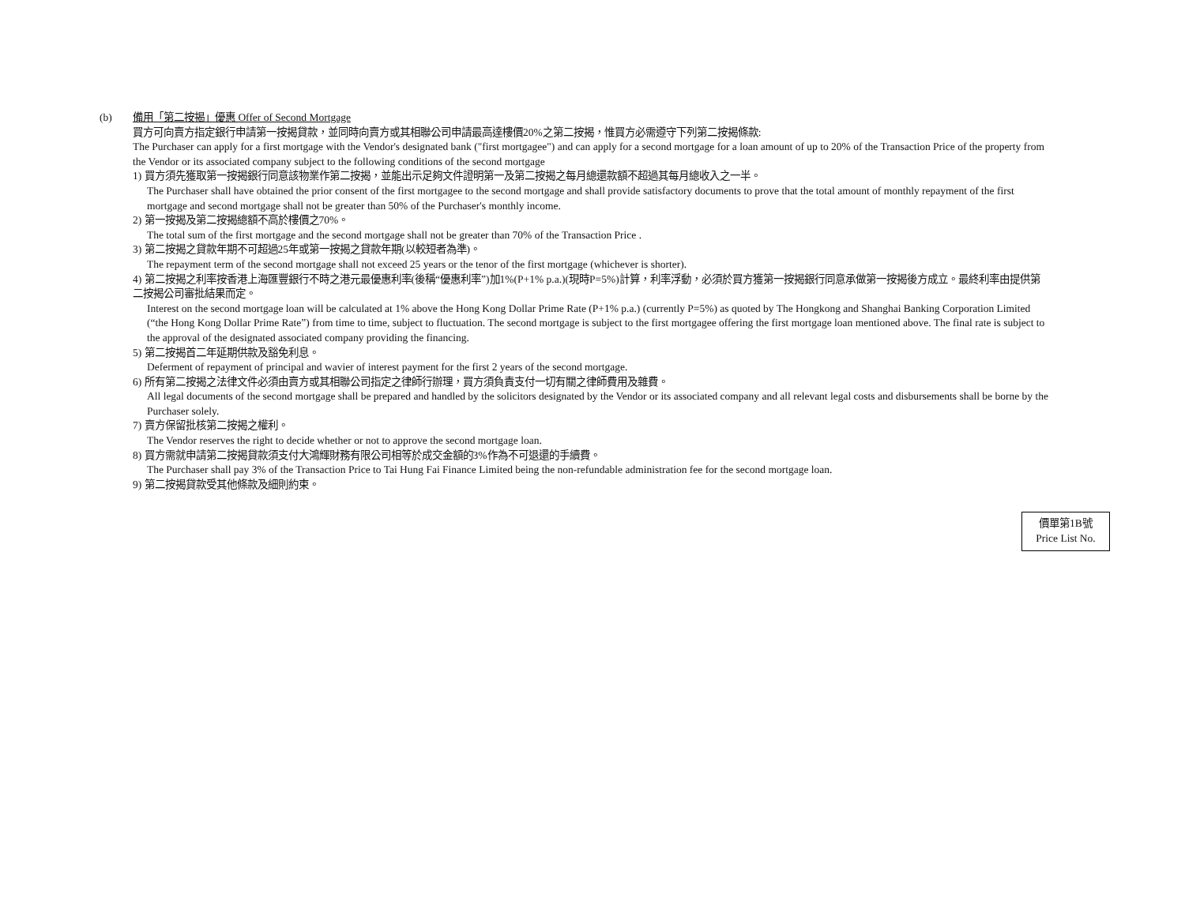(b) 備用「第二按揭」優惠 Offer of Second Mortgage
買方可向賣方指定銀行申請第一按揭貸款，並同時向賣方或其相聯公司申請最高達樓價20%之第二按揭，惟買方必需遵守下列第二按揭條款:
The Purchaser can apply for a first mortgage with the Vendor's designated bank ("first mortgagee") and can apply for a second mortgage for a loan amount of up to 20% of the Transaction Price of the property from the Vendor or its associated company subject to the following conditions of the second mortgage
1) 買方須先獲取第一按揭銀行同意該物業作第二按揭，並能出示足夠文件證明第一及第二按揭之每月總還款額不超過其每月總收入之一半。
The Purchaser shall have obtained the prior consent of the first mortgagee to the second mortgage and shall provide satisfactory documents to prove that the total amount of monthly repayment of the first mortgage and second mortgage shall not be greater than 50% of the Purchaser's monthly income.
2) 第一按揭及第二按揭總額不高於樓價之70%。
The total sum of the first mortgage and the second mortgage shall not be greater than 70% of the Transaction Price .
3) 第二按揭之貸款年期不可超過25年或第一按揭之貸款年期(以較短者為準)。
The repayment term of the second mortgage shall not exceed 25 years or the tenor of the first mortgage (whichever is shorter).
4) 第二按揭之利率按香港上海匯豐銀行不時之港元最優惠利率(後稱“優惠利率”)加1%(P+1% p.a.)(現時P=5%)計算，利率浮動，必須於買方獲第一按揭銀行同意承做第一按揭後方成立。最終利率由提供第二按揭公司審批結果而定。
Interest on the second mortgage loan will be calculated at 1% above the Hong Kong Dollar Prime Rate (P+1% p.a.) (currently P=5%) as quoted by The Hongkong and Shanghai Banking Corporation Limited (“the Hong Kong Dollar Prime Rate”) from time to time, subject to fluctuation. The second mortgage is subject to the first mortgagee offering the first mortgage loan mentioned above. The final rate is subject to the approval of the designated associated company providing the financing.
5) 第二按揭首二年延期供款及豁免利息。
Deferment of repayment of principal and wavier of interest payment for the first 2 years of the second mortgage.
6) 所有第二按揭之法律文件必須由賣方或其相聯公司指定之律師行辦理，買方須負責支付一切有關之律師費用及雜費。
All legal documents of the second mortgage shall be prepared and handled by the solicitors designated by the Vendor or its associated company and all relevant legal costs and disbursements shall be borne by the Purchaser solely.
7) 賣方保留批核第二按揭之權利。
The Vendor reserves the right to decide whether or not to approve the second mortgage loan.
8) 買方需就申請第二按揭貸款須支付大鴻輝財務有限公司相等於成交金額的3%作為不可退還的手續費。
The Purchaser shall pay 3% of the Transaction Price to Tai Hung Fai Finance Limited being the non-refundable administration fee for the second mortgage loan.
9) 第二按揭貸款受其他條款及細則約束。
價單第1B號
Price List No.